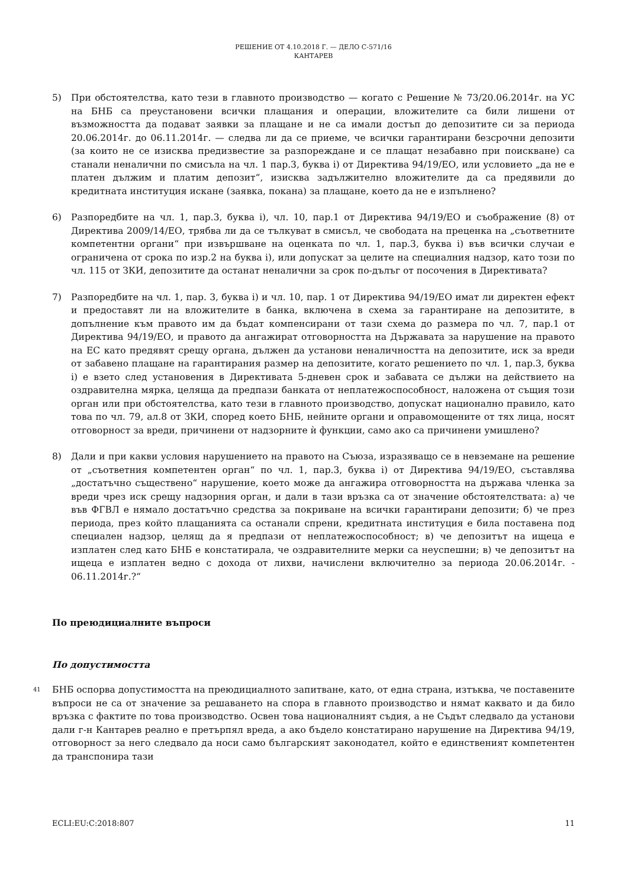РЕШЕНИЕ ОТ 4.10.2018 Г. — ДЕЛО C-571/16
КАНТАРЕВ
5) При обстоятелства, като тези в главното производство — когато с Решение № 73/20.06.2014г. на УС на БНБ са преустановени всички плащания и операции, вложителите са били лишени от възможността да подават заявки за плащане и не са имали достъп до депозитите си за периода 20.06.2014г. до 06.11.2014г. — следва ли да се приеме, че всички гарантирани безсрочни депозити (за които не се изисква предизвестие за разпореждане и се плащат незабавно при поискване) са станали неналични по смисъла на чл. 1 пар.3, буква i) от Директива 94/19/ЕО, или условието „да не е платен дължим и платим депозит“, изисква задължително вложителите да са предявили до кредитната институция искане (заявка, покана) за плащане, което да не е изпълнено?
6) Разпоредбите на чл. 1, пар.3, буква i), чл. 10, пар.1 от Директива 94/19/ЕО и съображение (8) от Директива 2009/14/ЕО, трябва ли да се тълкуват в смисъл, че свободата на преценка на „съответните компетентни органи“ при извършване на оценката по чл. 1, пар.3, буква i) във всички случаи е ограничена от срока по изр.2 на буква i), или допускат за целите на специалния надзор, като този по чл. 115 от ЗКИ, депозитите да останат неналични за срок по-дълъг от посочения в Директивата?
7) Разпоредбите на чл. 1, пар. 3, буква i) и чл. 10, пар. 1 от Директива 94/19/ЕО имат ли директен ефект и предоставят ли на вложителите в банка, включена в схема за гарантиране на депозитите, в допълнение към правото им да бъдат компенсирани от тази схема до размера по чл. 7, пар.1 от Директива 94/19/ЕО, и правото да ангажират отговорността на Държавата за нарушение на правото на ЕС като предявят срещу органа, дължен да установи неналичността на депозитите, иск за вреди от забавено плащане на гарантирания размер на депозитите, когато решението по чл. 1, пар.3, буква i) е взето след установения в Директивата 5-дневен срок и забавата се дължи на действието на оздравителна мярка, целяща да предпази банката от неплатежоспособност, наложена от същия този орган или при обстоятелства, като тези в главното производство, допускат национално правило, като това по чл. 79, ал.8 от ЗКИ, според което БНБ, нейните органи и оправомощените от тях лица, носят отговорност за вреди, причинени от надзорните ѝ функции, само ако са причинени умишлено?
8) Дали и при какви условия нарушението на правото на Съюза, изразяващо се в невземане на решение от „съответния компетентен орган“ по чл. 1, пар.3, буква i) от Директива 94/19/ЕО, съставлява „достатъчно съществено“ нарушение, което може да ангажира отговорността на държава членка за вреди чрез иск срещу надзорния орган, и дали в тази връзка са от значение обстоятелствата: а) че във ФГВЛ е нямало достатъчно средства за покриване на всички гарантирани депозити; б) че през периода, през който плащанията са останали спрени, кредитната институция е била поставена под специален надзор, целящ да я предпази от неплатежоспособност; в) че депозитът на ищеца е изплатен след като БНБ е констатирала, че оздравителните мерки са неуспешни; в) че депозитът на ищеца е изплатен ведно с дохода от лихви, начислени включително за периода 20.06.2014г. - 06.11.2014г.?“
По преюдициалните въпроси
По допустимостта
41
БНБ оспорва допустимостта на преюдициалното запитване, като, от една страна, изтъква, че поставените въпроси не са от значение за решаването на спора в главното производство и нямат каквато и да било връзка с фактите по това производство. Освен това националният съдия, а не Съдът следвало да установи дали г-н Кантарев реално е претърпял вреда, а ако бъдело констатирано нарушение на Директива 94/19, отговорност за него следвало да носи само българският законодател, който е единственият компетентен да транспонира тази
ECLI:EU:C:2018:807 11